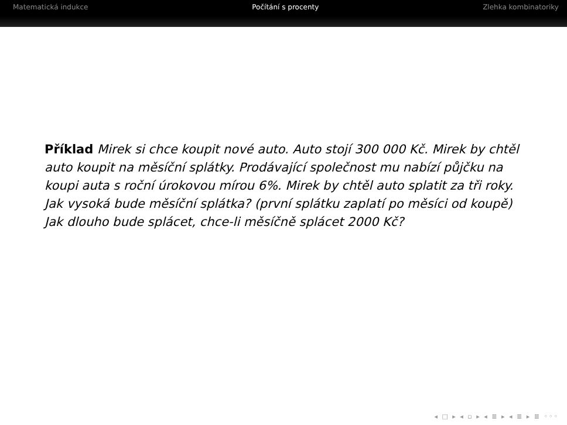Matematická indukce Počítání s procenty Zlehka kombinatoriky
Příklad Mirek si chce koupit nové auto. Auto stojí 300 000 Kč. Mirek by chtěl auto koupit na měsíční splátky. Prodávající společnost mu nabízí půjčku na koupi auta s roční úrokovou mírou 6%. Mirek by chtěl auto splatit za tři roky. Jak vysoká bude měsíční splátka? (první splátku zaplatí po měsíci od koupě)
Jak dlouho bude splácet, chce-li měsíčně splácet 2000 Kč?
◂ □ ▸ ◂ ▫ ▸ ◂ ≣ ▸ ◂ ≣ ▸ ≣ ◦◦◦